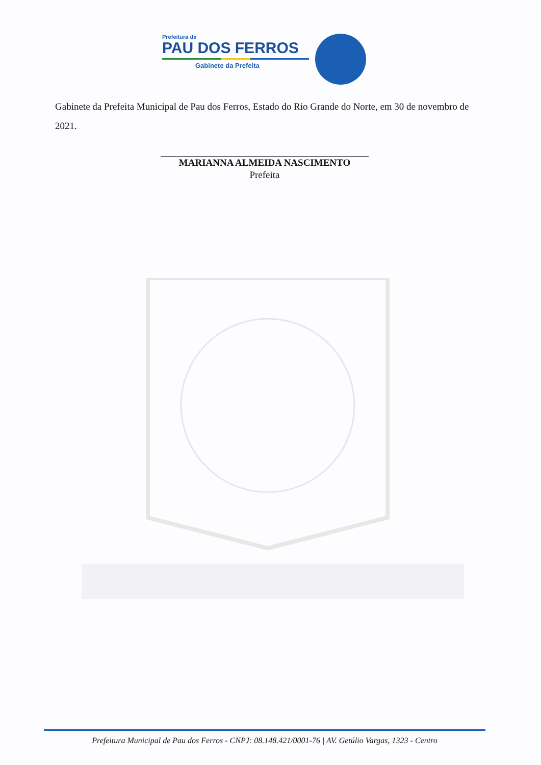Prefeitura de
PAU DOS FERROS
Gabinete da Prefeita
Gabinete da Prefeita Municipal de Pau dos Ferros, Estado do Rio Grande do Norte, em 30 de novembro de 2021.
MARIANNA ALMEIDA NASCIMENTO
Prefeita
Prefeitura Municipal de Pau dos Ferros - CNPJ: 08.148.421/0001-76 | AV. Getúlio Vargas, 1323 - Centro